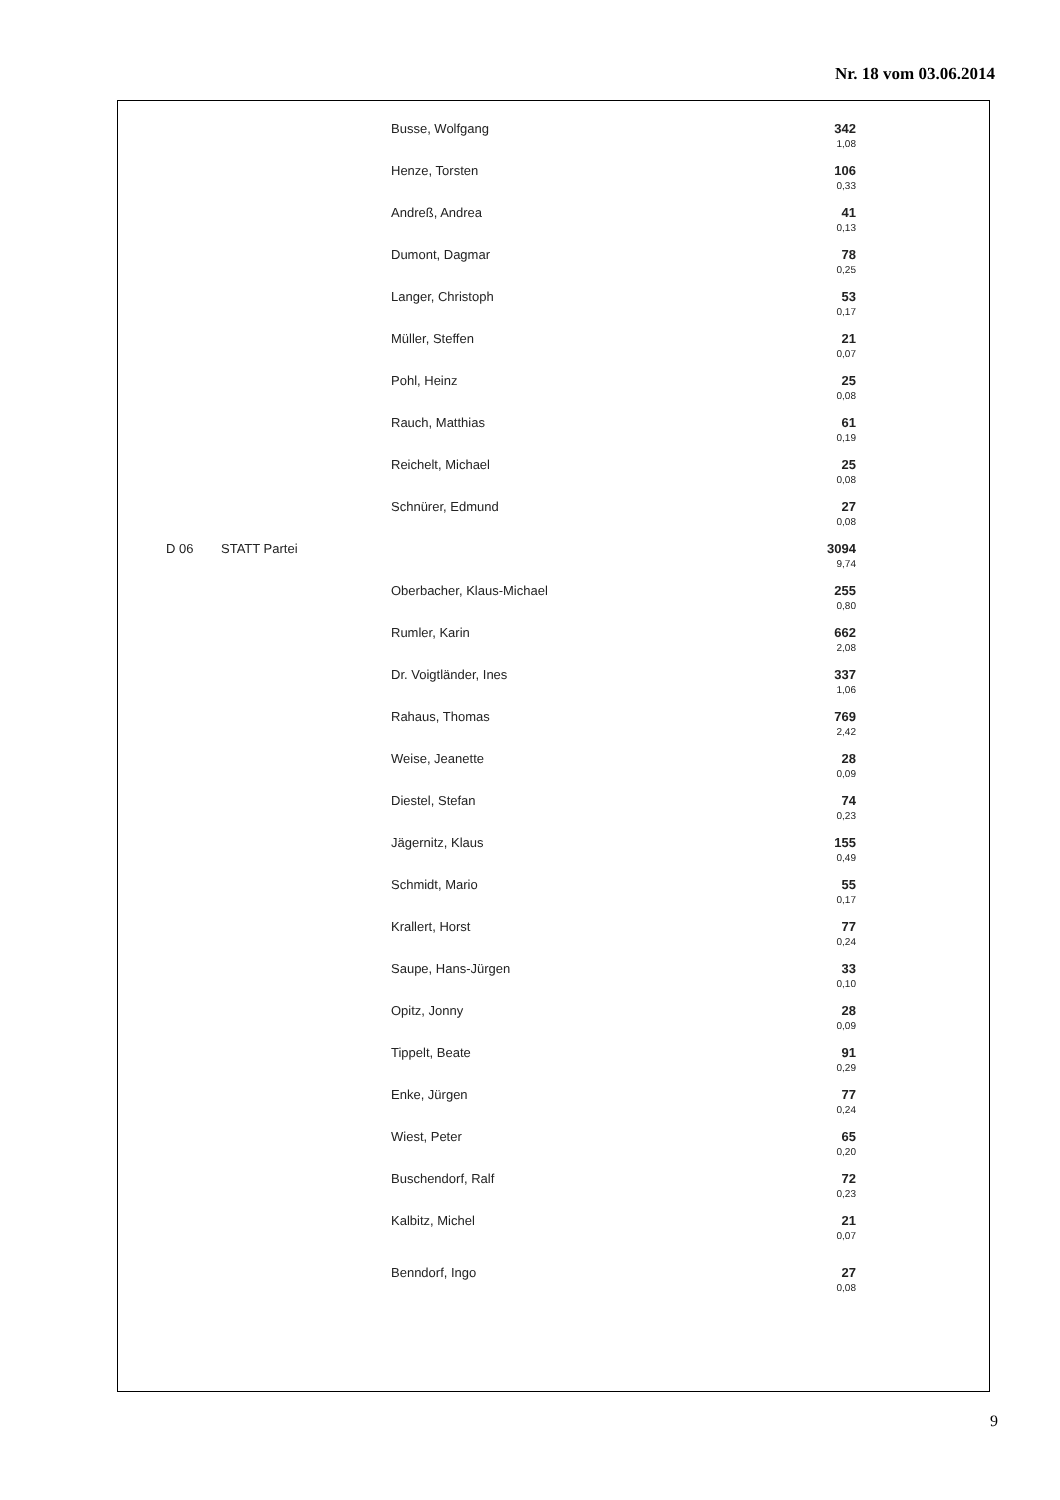Nr. 18 vom 03.06.2014
| | | Busse, Wolfgang | 342 1,08 | |
| | | Henze, Torsten | 106 0,33 | |
| | | Andreß, Andrea | 41 0,13 | |
| | | Dumont, Dagmar | 78 0,25 | |
| | | Langer, Christoph | 53 0,17 | |
| | | Müller, Steffen | 21 0,07 | |
| | | Pohl, Heinz | 25 0,08 | |
| | | Rauch, Matthias | 61 0,19 | |
| | | Reichelt, Michael | 25 0,08 | |
| | | Schnürer, Edmund | 27 0,08 | |
| D 06 | STATT Partei | | 3094 9,74 | |
| | | Oberbacher, Klaus-Michael | 255 0,80 | |
| | | Rumler, Karin | 662 2,08 | |
| | | Dr. Voigtländer, Ines | 337 1,06 | |
| | | Rahaus, Thomas | 769 2,42 | |
| | | Weise, Jeanette | 28 0,09 | |
| | | Diestel, Stefan | 74 0,23 | |
| | | Jägernitz, Klaus | 155 0,49 | |
| | | Schmidt, Mario | 55 0,17 | |
| | | Krallert, Horst | 77 0,24 | |
| | | Saupe, Hans-Jürgen | 33 0,10 | |
| | | Opitz, Jonny | 28 0,09 | |
| | | Tippelt, Beate | 91 0,29 | |
| | | Enke, Jürgen | 77 0,24 | |
| | | Wiest, Peter | 65 0,20 | |
| | | Buschendorf, Ralf | 72 0,23 | |
| | | Kalbitz, Michel | 21 0,07 | |
| | | Benndorf, Ingo | 27 0,08 | |
9